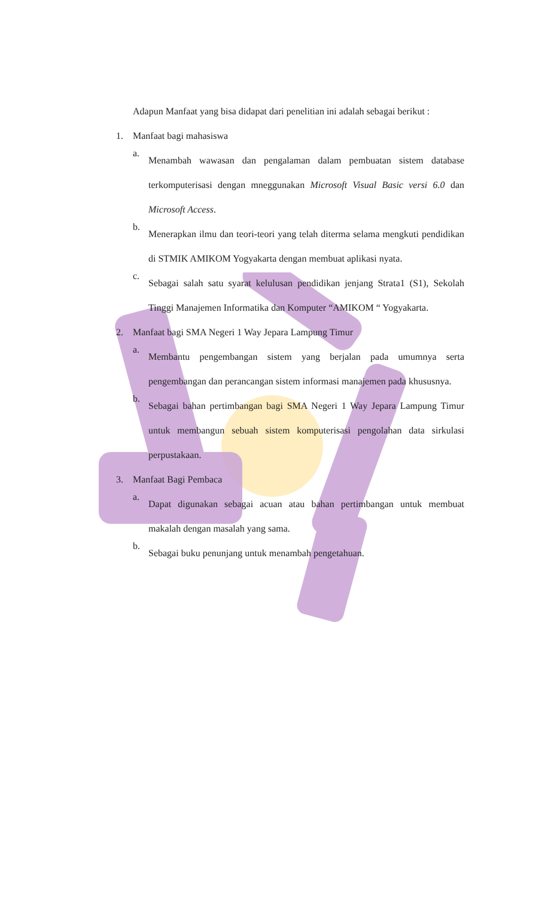Adapun Manfaat yang bisa didapat dari penelitian ini adalah sebagai berikut :
1. Manfaat bagi mahasiswa
a.
Menambah wawasan dan pengalaman dalam pembuatan sistem database terkomputerisasi dengan mneggunakan Microsoft Visual Basic versi 6.0 dan Microsoft Access.
b.
Menerapkan ilmu dan teori-teori yang telah diterma selama mengkuti pendidikan di STMIK AMIKOM Yogyakarta dengan membuat aplikasi nyata.
c.
Sebagai salah satu syarat kelulusan pendidikan jenjang Strata1 (S1), Sekolah Tinggi Manajemen Informatika dan Komputer “AMIKOM “ Yogyakarta.
2. Manfaat bagi SMA Negeri 1 Way Jepara Lampung Timur
a.
Membantu pengembangan sistem yang berjalan pada umumnya serta pengembangan dan perancangan sistem informasi manajemen pada khususnya.
b.
Sebagai bahan pertimbangan bagi SMA Negeri 1 Way Jepara Lampung Timur untuk membangun sebuah sistem komputerisasi pengolahan data sirkulasi perpustakaan.
3. Manfaat Bagi Pembaca
a.
Dapat digunakan sebagai acuan atau bahan pertimbangan untuk membuat makalah dengan masalah yang sama.
b.
Sebagai buku penunjang untuk menambah pengetahuan.